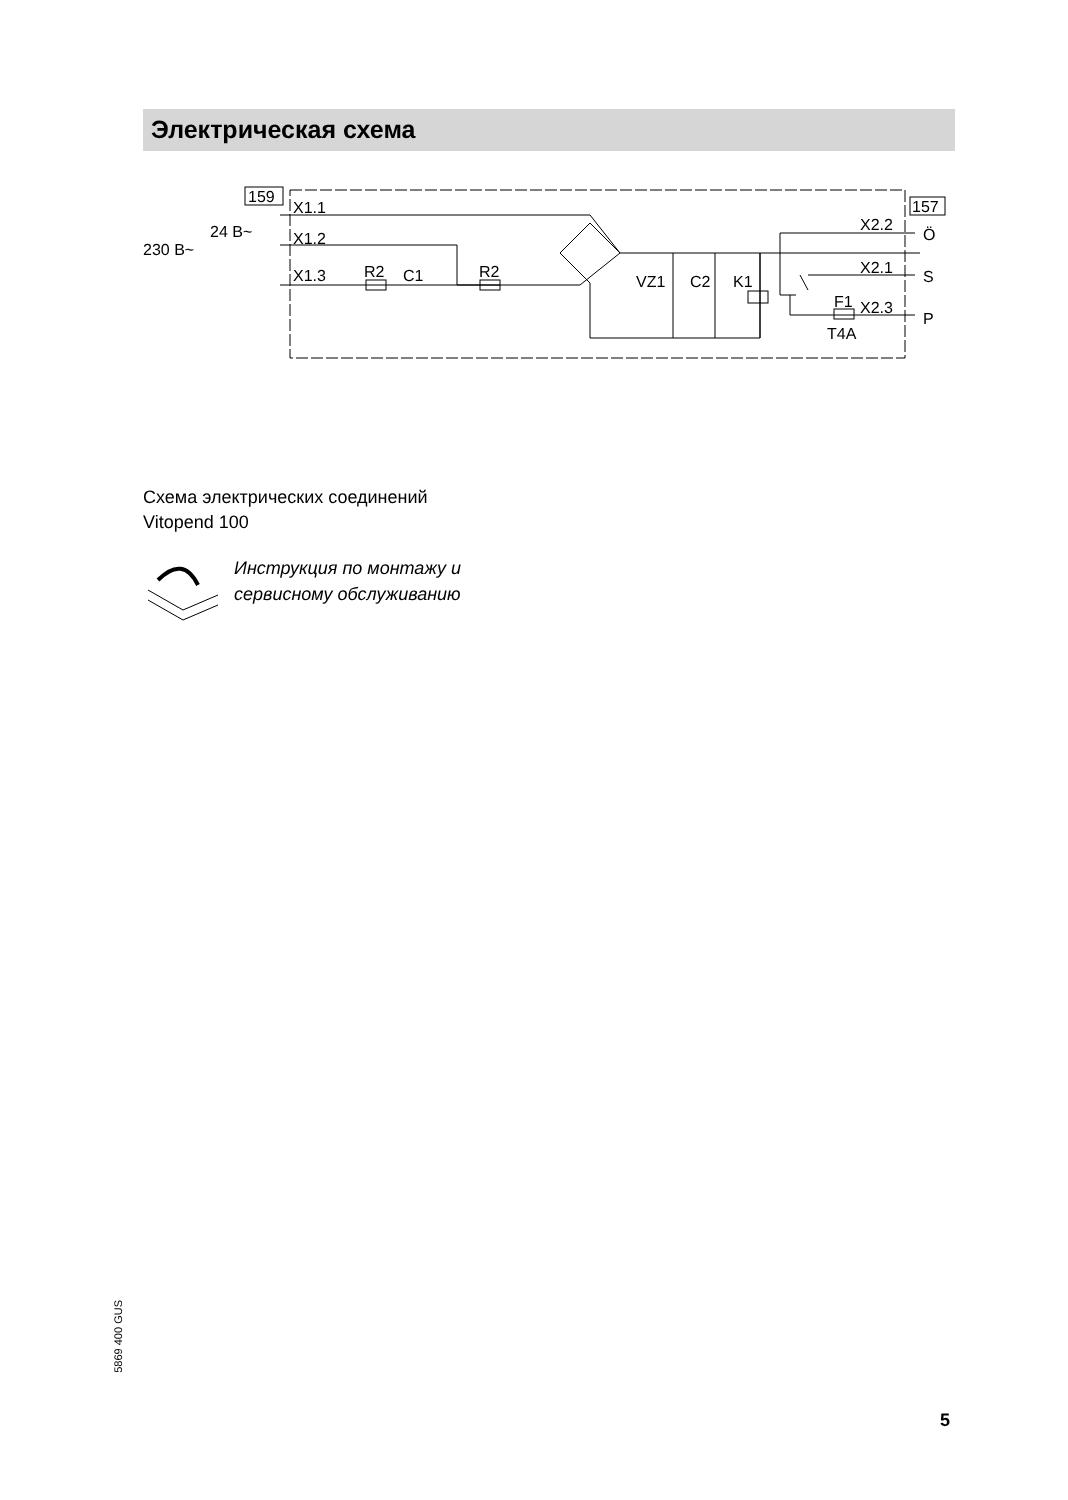Электрическая схема
159
157
230 В~
24 В~
X1.1
X1.2
X1.3
R2
C1
R2
VZ1
C2
K1
X2.2
X2.1
X2.3
F1
T4A
Ö
S
P
Схема электрических соединений
Vitopend 100
Инструкция по монтажу и
сервисному обслуживанию
5869 400 GUS
5